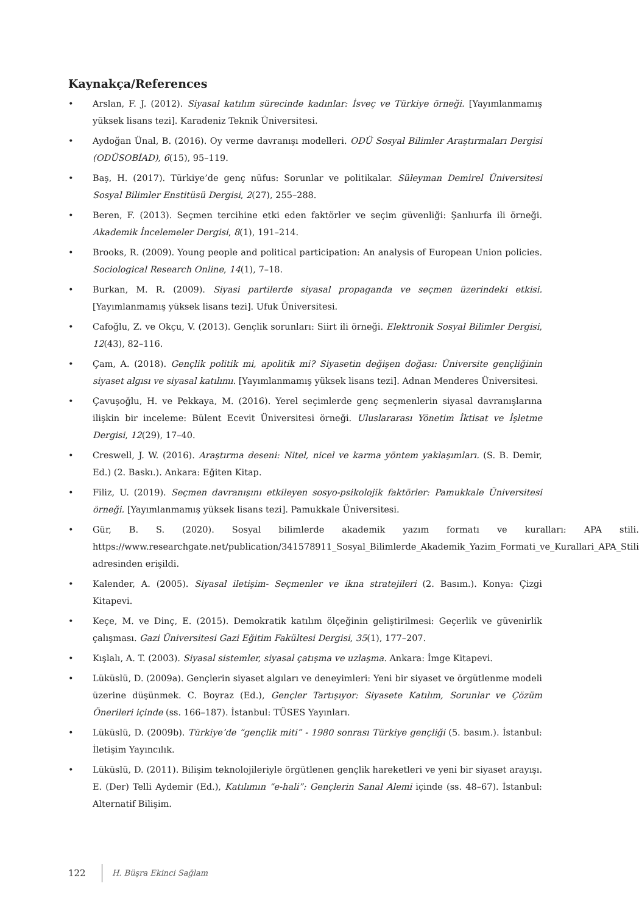Kaynakça/References
• Arslan, F. J. (2012). Siyasal katılım sürecinde kadınlar: İsveç ve Türkiye örneği. [Yayımlanmamış yüksek lisans tezi]. Karadeniz Teknik Üniversitesi.
• Aydoğan Ünal, B. (2016). Oy verme davranışı modelleri. ODÜ Sosyal Bilimler Araştırmaları Dergisi (ODÜSOBİAD), 6(15), 95–119.
• Baş, H. (2017). Türkiye’de genç nüfus: Sorunlar ve politikalar. Süleyman Demirel Üniversitesi Sosyal Bilimler Enstitüsü Dergisi, 2(27), 255–288.
• Beren, F. (2013). Seçmen tercihine etki eden faktörler ve seçim güvenliği: Şanlıurfa ili örneği. Akademik İncelemeler Dergisi, 8(1), 191–214.
• Brooks, R. (2009). Young people and political participation: An analysis of European Union policies. Sociological Research Online, 14(1), 7–18.
• Burkan, M. R. (2009). Siyasi partilerde siyasal propaganda ve seçmen üzerindeki etkisi. [Yayımlanmamış yüksek lisans tezi]. Ufuk Üniversitesi.
• Cafoğlu, Z. ve Okçu, V. (2013). Gençlik sorunları: Siirt ili örneği. Elektronik Sosyal Bilimler Dergisi, 12(43), 82–116.
• Çam, A. (2018). Gençlik politik mi, apolitik mi? Siyasetin değişen doğası: Üniversite gençliğinin siyaset algısı ve siyasal katılımı. [Yayımlanmamış yüksek lisans tezi]. Adnan Menderes Üniversitesi.
• Çavuşoğlu, H. ve Pekkaya, M. (2016). Yerel seçimlerde genç seçmenlerin siyasal davranışlarına ilişkin bir inceleme: Bülent Ecevit Üniversitesi örneği. Uluslararası Yönetim İktisat ve İşletme Dergisi, 12(29), 17–40.
• Creswell, J. W. (2016). Araştırma deseni: Nitel, nicel ve karma yöntem yaklaşımları. (S. B. Demir, Ed.) (2. Baskı.). Ankara: Eğiten Kitap.
• Filiz, U. (2019). Seçmen davranışını etkileyen sosyo-psikolojik faktörler: Pamukkale Üniversitesi örneği. [Yayımlanmamış yüksek lisans tezi]. Pamukkale Üniversitesi.
• Gür, B. S. (2020). Sosyal bilimlerde akademik yazım formatı ve kuralları: APA stili. https://www.researchgate.net/publication/341578911_Sosyal_Bilimlerde_Akademik_Yazim_Formati_ve_Kurallari_APA_Stili adresinden erişildi.
• Kalender, A. (2005). Siyasal iletişim- Seçmenler ve ikna stratejileri (2. Basım.). Konya: Çizgi Kitapevi.
• Keçe, M. ve Dinç, E. (2015). Demokratik katılım ölçeğinin geliştirilmesi: Geçerlik ve güvenirlik çalışması. Gazi Üniversitesi Gazi Eğitim Fakültesi Dergisi, 35(1), 177–207.
• Kışlalı, A. T. (2003). Siyasal sistemler, siyasal çatışma ve uzlaşma. Ankara: İmge Kitapevi.
• Lüküslü, D. (2009a). Gençlerin siyaset algıları ve deneyimleri: Yeni bir siyaset ve örgütlenme modeli üzerine düşünmek. C. Boyraz (Ed.), Gençler Tartışıyor: Siyasete Katılım, Sorunlar ve Çözüm Önerileri içinde (ss. 166–187). İstanbul: TÜSES Yayınları.
• Lüküslü, D. (2009b). Türkiye’de “gençlik miti” - 1980 sonrası Türkiye gençliği (5. basım.). İstanbul: İletişim Yayıncılık.
• Lüküslü, D. (2011). Bilişim teknolojileriyle örgütlenen gençlik hareketleri ve yeni bir siyaset arayışı. E. (Der) Telli Aydemir (Ed.), Katılımın “e-hali”: Gençlerin Sanal Alemi içinde (ss. 48–67). İstanbul: Alternatif Bilişim.
122 H. Büşra Ekinci Sağlam